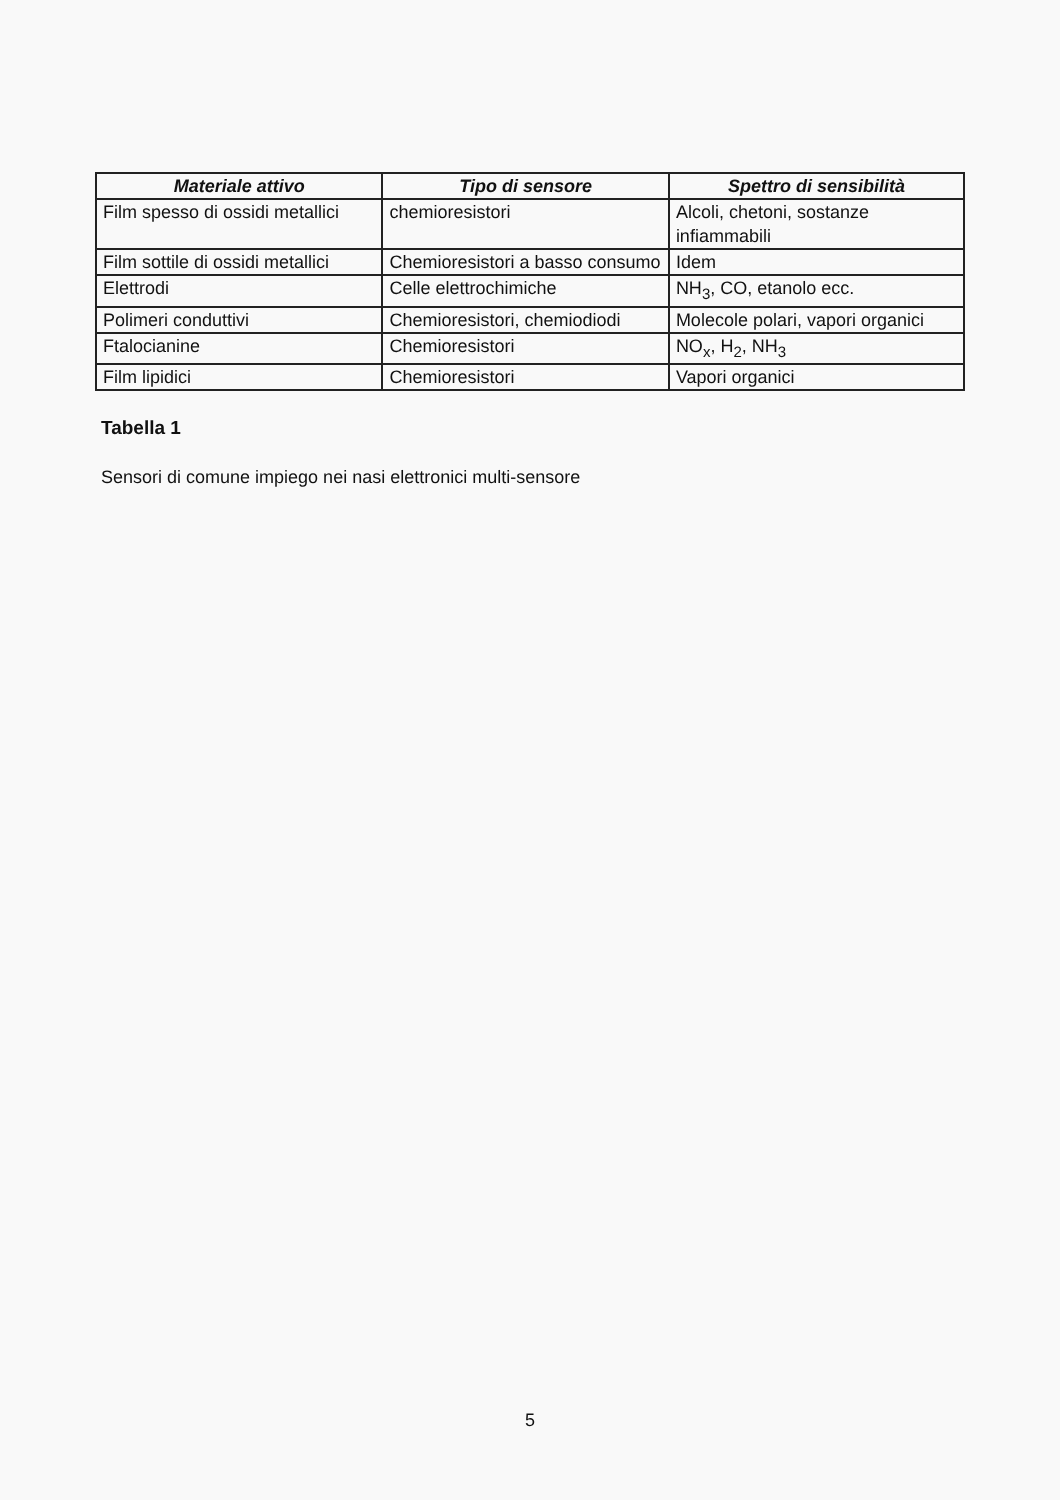| Materiale attivo | Tipo di sensore | Spettro di sensibilità |
| --- | --- | --- |
| Film spesso di ossidi metallici | chemioresistori | Alcoli, chetoni, sostanze infiammabili |
| Film sottile di ossidi metallici | Chemioresistori a basso consumo | Idem |
| Elettrodi | Celle elettrochimiche | NH<sub>3</sub>, CO, etanolo ecc. |
| Polimeri conduttivi | Chemioresistori, chemiodiodi | Molecole polari, vapori organici |
| Ftalocianine | Chemioresistori | NO<sub>x</sub>, H<sub>2</sub>, NH<sub>3</sub> |
| Film lipidici | Chemioresistori | Vapori organici |
Tabella 1
Sensori di comune impiego nei nasi elettronici multi-sensore
5